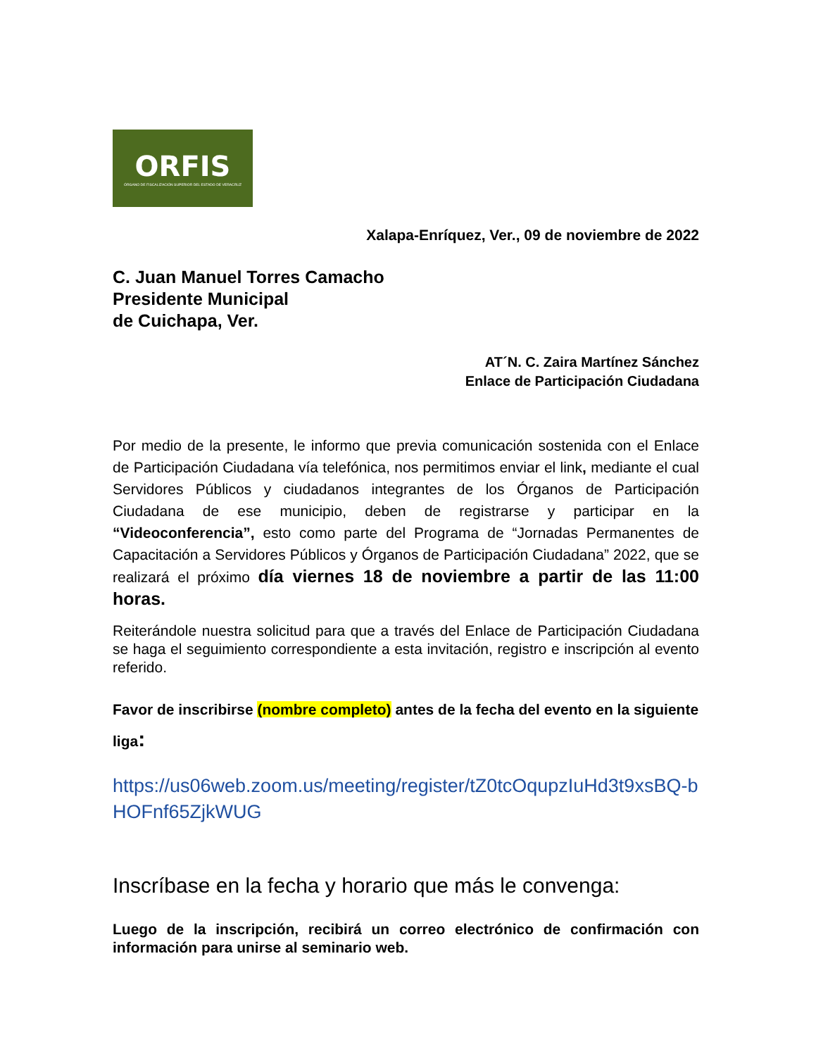ORFIS
ÓRGANO DE FISCALIZACIÓN SUPERIOR DEL ESTADO DE VERACRUZ
Xalapa-Enríquez, Ver., 09 de noviembre de 2022
C. Juan Manuel Torres Camacho
Presidente Municipal
de Cuichapa, Ver.
AT´N. C. Zaira Martínez Sánchez
Enlace de Participación Ciudadana
Por medio de la presente, le informo que previa comunicación sostenida con el Enlace de Participación Ciudadana vía telefónica, nos permitimos enviar el link, mediante el cual Servidores Públicos y ciudadanos integrantes de los Órganos de Participación Ciudadana de ese municipio, deben de registrarse y participar en la “Videoconferencia”, esto como parte del Programa de “Jornadas Permanentes de Capacitación a Servidores Públicos y Órganos de Participación Ciudadana” 2022, que se realizará el próximo día viernes 18 de noviembre a partir de las 11:00 horas.
Reiterándole nuestra solicitud para que a través del Enlace de Participación Ciudadana se haga el seguimiento correspondiente a esta invitación, registro e inscripción al evento referido.
Favor de inscribirse (nombre completo) antes de la fecha del evento en la siguiente liga:
https://us06web.zoom.us/meeting/register/tZ0tcOqupzIuHd3t9xsBQ-bHOFnf65ZjkWUG
Inscríbase en la fecha y horario que más le convenga:
Luego de la inscripción, recibirá un correo electrónico de confirmación con información para unirse al seminario web.